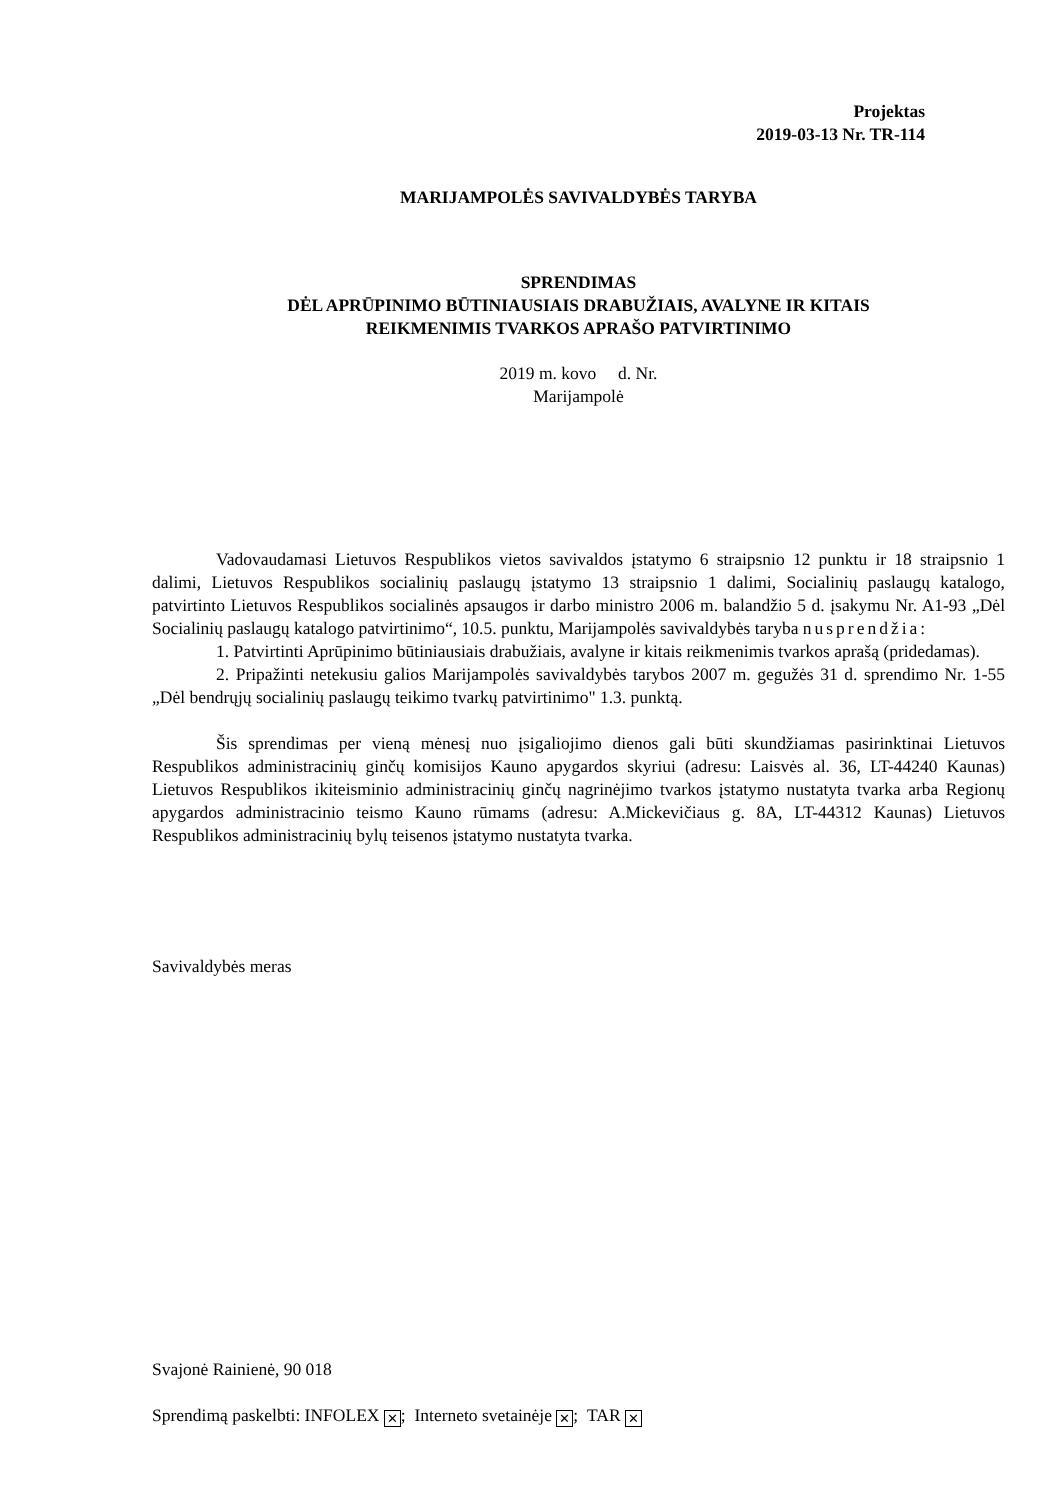Projektas
2019-03-13 Nr. TR-114
MARIJAMPOLĖS SAVIVALDYBĖS TARYBA
SPRENDIMAS
DĖL APRŪPINIMO BŪTINIAUSIAIS DRABUŽIAIS, AVALYNE IR KITAIS
REIKMENIMIS TVARKOS APRAŠO PATVIRTINIMO
2019 m. kovo d. Nr.
Marijampolė
Vadovaudamasi Lietuvos Respublikos vietos savivaldos įstatymo 6 straipsnio 12 punktu ir 18 straipsnio 1 dalimi, Lietuvos Respublikos socialinių paslaugų įstatymo 13 straipsnio 1 dalimi, Socialinių paslaugų katalogo, patvirtinto Lietuvos Respublikos socialinės apsaugos ir darbo ministro 2006 m. balandžio 5 d. įsakymu Nr. A1-93 „Dėl Socialinių paslaugų katalogo patvirtinimo“, 10.5. punktu, Marijampolės savivaldybės taryba nusprendžia:
1. Patvirtinti Aprūpinimo būtiniausiais drabužiais, avalyne ir kitais reikmenimis tvarkos aprašą (pridedamas).
2. Pripažinti netekusiu galios Marijampolės savivaldybės tarybos 2007 m. gegužės 31 d. sprendimo Nr. 1-55 „Dėl bendrųjų socialinių paslaugų teikimo tvarkų patvirtinimo" 1.3. punktą.
Šis sprendimas per vieną mėnesį nuo įsigaliojimo dienos gali būti skundžiamas pasirinktinai Lietuvos Respublikos administracinių ginčų komisijos Kauno apygardos skyriui (adresu: Laisvės al. 36, LT-44240 Kaunas) Lietuvos Respublikos ikiteisminio administracinių ginčų nagrinėjimo tvarkos įstatymo nustatyta tvarka arba Regionų apygardos administracinio teismo Kauno rūmams (adresu: A.Mickevičiaus g. 8A, LT-44312 Kaunas) Lietuvos Respublikos administracinių bylų teisenos įstatymo nustatyta tvarka.
Savivaldybės meras
Svajonė Rainienė, 90 018
Sprendimą paskelbti: INFOLEX ✕; Interneto svetainėje ✕; TAR ✕